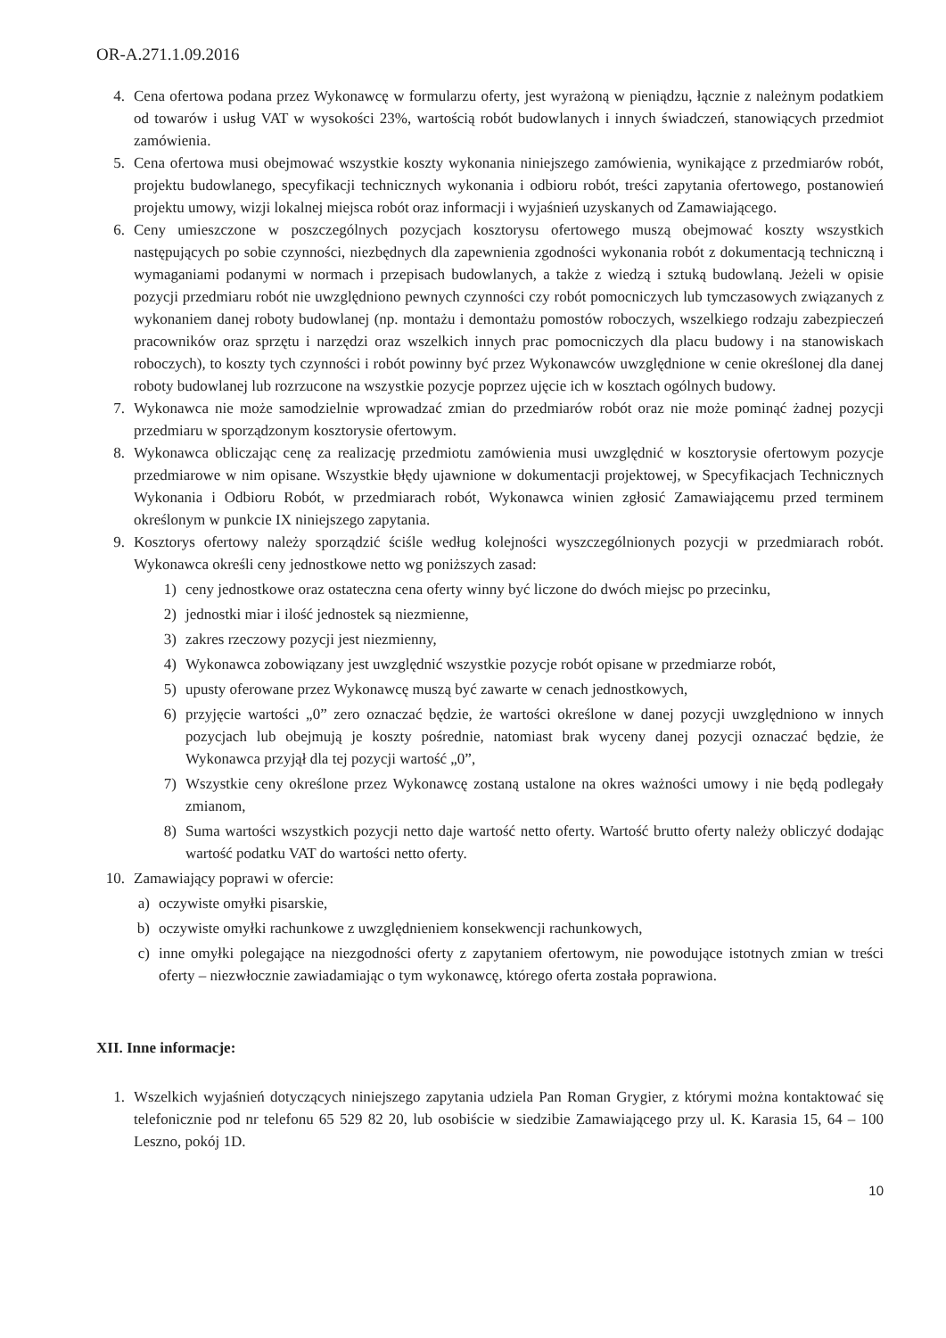OR-A.271.1.09.2016
4. Cena ofertowa podana przez Wykonawcę w formularzu oferty, jest wyrażoną w pieniądzu, łącznie z należnym podatkiem od towarów i usług VAT w wysokości 23%, wartością robót budowlanych i innych świadczeń, stanowiących przedmiot zamówienia.
5. Cena ofertowa musi obejmować wszystkie koszty wykonania niniejszego zamówienia, wynikające z przedmiarów robót, projektu budowlanego, specyfikacji technicznych wykonania i odbioru robót, treści zapytania ofertowego, postanowień projektu umowy, wizji lokalnej miejsca robót oraz informacji i wyjaśnień uzyskanych od Zamawiającego.
6. Ceny umieszczone w poszczególnych pozycjach kosztorysu ofertowego muszą obejmować koszty wszystkich następujących po sobie czynności, niezbędnych dla zapewnienia zgodności wykonania robót z dokumentacją techniczną i wymaganiami podanymi w normach i przepisach budowlanych, a także z wiedzą i sztuką budowlaną. Jeżeli w opisie pozycji przedmiaru robót nie uwzględniono pewnych czynności czy robót pomocniczych lub tymczasowych związanych z wykonaniem danej roboty budowlanej (np. montażu i demontażu pomostów roboczych, wszelkiego rodzaju zabezpieczeń pracowników oraz sprzętu i narzędzi oraz wszelkich innych prac pomocniczych dla placu budowy i na stanowiskach roboczych), to koszty tych czynności i robót powinny być przez Wykonawców uwzględnione w cenie określonej dla danej roboty budowlanej lub rozrzucone na wszystkie pozycje poprzez ujęcie ich w kosztach ogólnych budowy.
7. Wykonawca nie może samodzielnie wprowadzać zmian do przedmiarów robót oraz nie może pominąć żadnej pozycji przedmiaru w sporządzonym kosztorysie ofertowym.
8. Wykonawca obliczając cenę za realizację przedmiotu zamówienia musi uwzględnić w kosztorysie ofertowym pozycje przedmiarowe w nim opisane. Wszystkie błędy ujawnione w dokumentacji projektowej, w Specyfikacjach Technicznych Wykonania i Odbioru Robót, w przedmiarach robót, Wykonawca winien zgłosić Zamawiającemu przed terminem określonym w punkcie IX niniejszego zapytania.
9. Kosztorys ofertowy należy sporządzić ściśle według kolejności wyszczególnionych pozycji w przedmiarach robót. Wykonawca określi ceny jednostkowe netto wg poniższych zasad:
1) ceny jednostkowe oraz ostateczna cena oferty winny być liczone do dwóch miejsc po przecinku,
2) jednostki miar i ilość jednostek są niezmienne,
3) zakres rzeczowy pozycji jest niezmienny,
4) Wykonawca zobowiązany jest uwzględnić wszystkie pozycje robót opisane w przedmiarze robót,
5) upusty oferowane przez Wykonawcę muszą być zawarte w cenach jednostkowych,
6) przyjęcie wartości „0” zero oznaczać będzie, że wartości określone w danej pozycji uwzględniono w innych pozycjach lub obejmują je koszty pośrednie, natomiast brak wyceny danej pozycji oznaczać będzie, że Wykonawca przyjął dla tej pozycji wartość „0”,
7) Wszystkie ceny określone przez Wykonawcę zostaną ustalone na okres ważności umowy i nie będą podlegały zmianom,
8) Suma wartości wszystkich pozycji netto daje wartość netto oferty. Wartość brutto oferty należy obliczyć dodając wartość podatku VAT do wartości netto oferty.
10. Zamawiający poprawi w ofercie:
a) oczywiste omyłki pisarskie,
b) oczywiste omyłki rachunkowe z uwzględnieniem konsekwencji rachunkowych,
c) inne omyłki polegające na niezgodności oferty z zapytaniem ofertowym, nie powodujące istotnych zmian w treści oferty – niezwłocznie zawiadamiając o tym wykonawcę, którego oferta została poprawiona.
XII. Inne informacje:
1. Wszelkich wyjaśnień dotyczących niniejszego zapytania udziela Pan Roman Grygier, z którymi można kontaktować się telefonicznie pod nr telefonu 65 529 82 20, lub osobiście w siedzibie Zamawiającego przy ul. K. Karasia 15, 64 – 100 Leszno, pokój 1D.
10